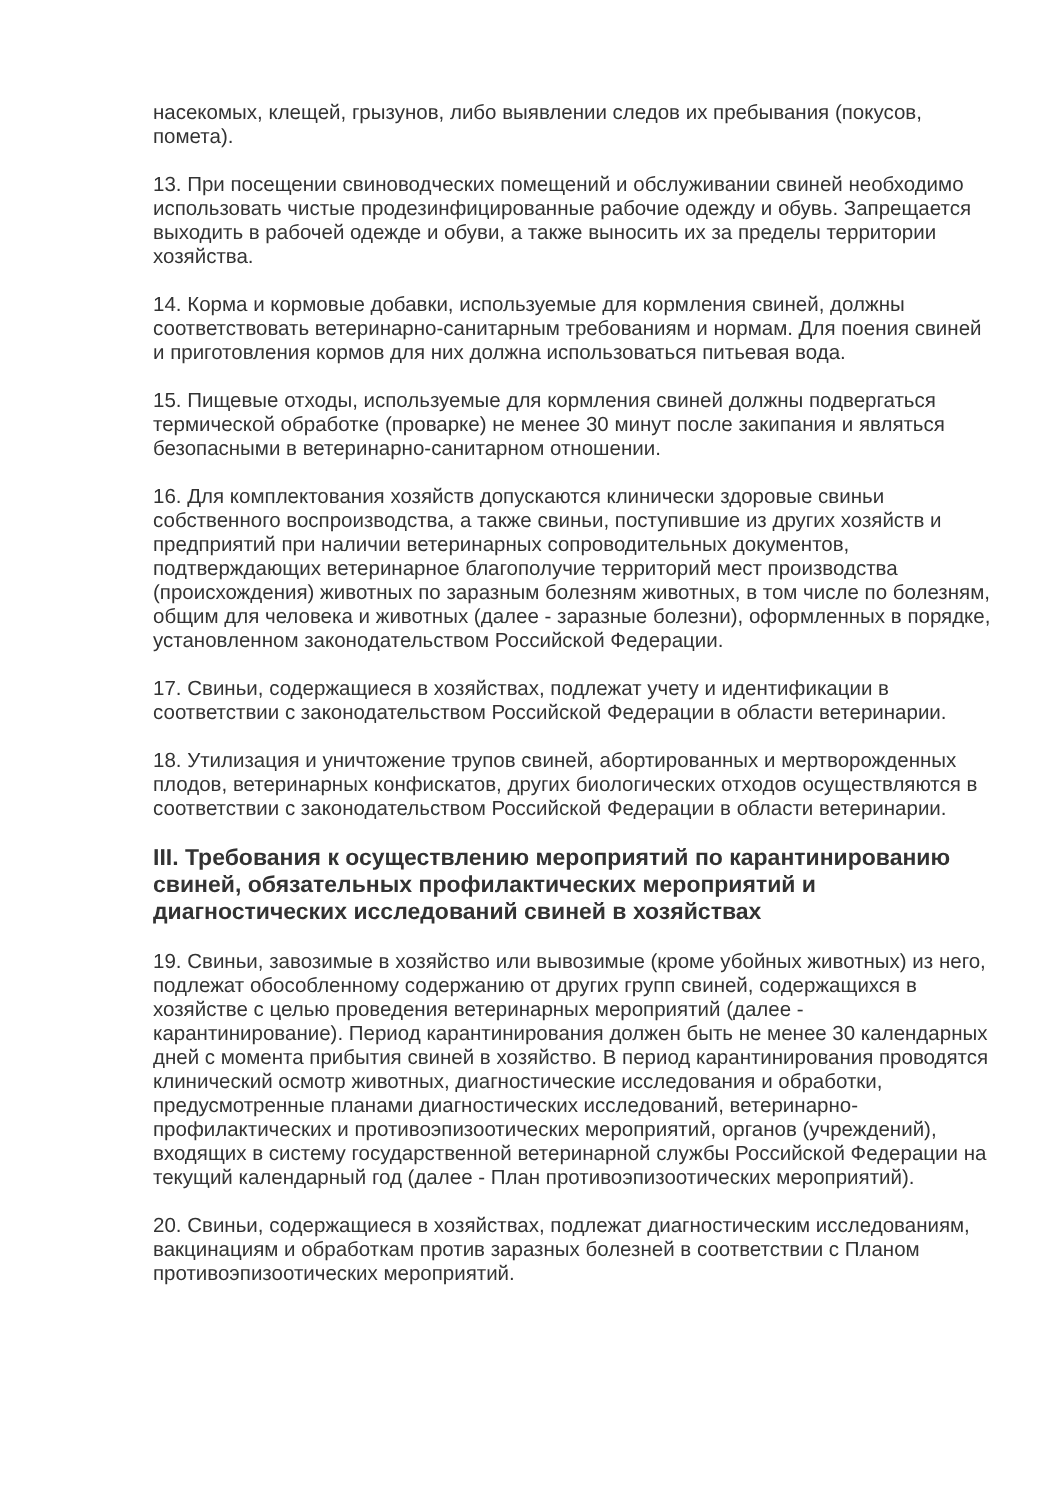насекомых, клещей, грызунов, либо выявлении следов их пребывания (покусов, помета).
13. При посещении свиноводческих помещений и обслуживании свиней необходимо использовать чистые продезинфицированные рабочие одежду и обувь. Запрещается выходить в рабочей одежде и обуви, а также выносить их за пределы территории хозяйства.
14. Корма и кормовые добавки, используемые для кормления свиней, должны соответствовать ветеринарно-санитарным требованиям и нормам. Для поения свиней и приготовления кормов для них должна использоваться питьевая вода.
15. Пищевые отходы, используемые для кормления свиней должны подвергаться термической обработке (проварке) не менее 30 минут после закипания и являться безопасными в ветеринарно-санитарном отношении.
16. Для комплектования хозяйств допускаются клинически здоровые свиньи собственного воспроизводства, а также свиньи, поступившие из других хозяйств и предприятий при наличии ветеринарных сопроводительных документов, подтверждающих ветеринарное благополучие территорий мест производства (происхождения) животных по заразным болезням животных, в том числе по болезням, общим для человека и животных (далее - заразные болезни), оформленных в порядке, установленном законодательством Российской Федерации.
17. Свиньи, содержащиеся в хозяйствах, подлежат учету и идентификации в соответствии с законодательством Российской Федерации в области ветеринарии.
18. Утилизация и уничтожение трупов свиней, абортированных и мертворожденных плодов, ветеринарных конфискатов, других биологических отходов осуществляются в соответствии с законодательством Российской Федерации в области ветеринарии.
III. Требования к осуществлению мероприятий по карантинированию свиней, обязательных профилактических мероприятий и диагностических исследований свиней в хозяйствах
19. Свиньи, завозимые в хозяйство или вывозимые (кроме убойных животных) из него, подлежат обособленному содержанию от других групп свиней, содержащихся в хозяйстве с целью проведения ветеринарных мероприятий (далее - карантинирование). Период карантинирования должен быть не менее 30 календарных дней с момента прибытия свиней в хозяйство. В период карантинирования проводятся клинический осмотр животных, диагностические исследования и обработки, предусмотренные планами диагностических исследований, ветеринарно-профилактических и противоэпизоотических мероприятий, органов (учреждений), входящих в систему государственной ветеринарной службы Российской Федерации на текущий календарный год (далее - План противоэпизоотических мероприятий).
20. Свиньи, содержащиеся в хозяйствах, подлежат диагностическим исследованиям, вакцинациям и обработкам против заразных болезней в соответствии с Планом противоэпизоотических мероприятий.